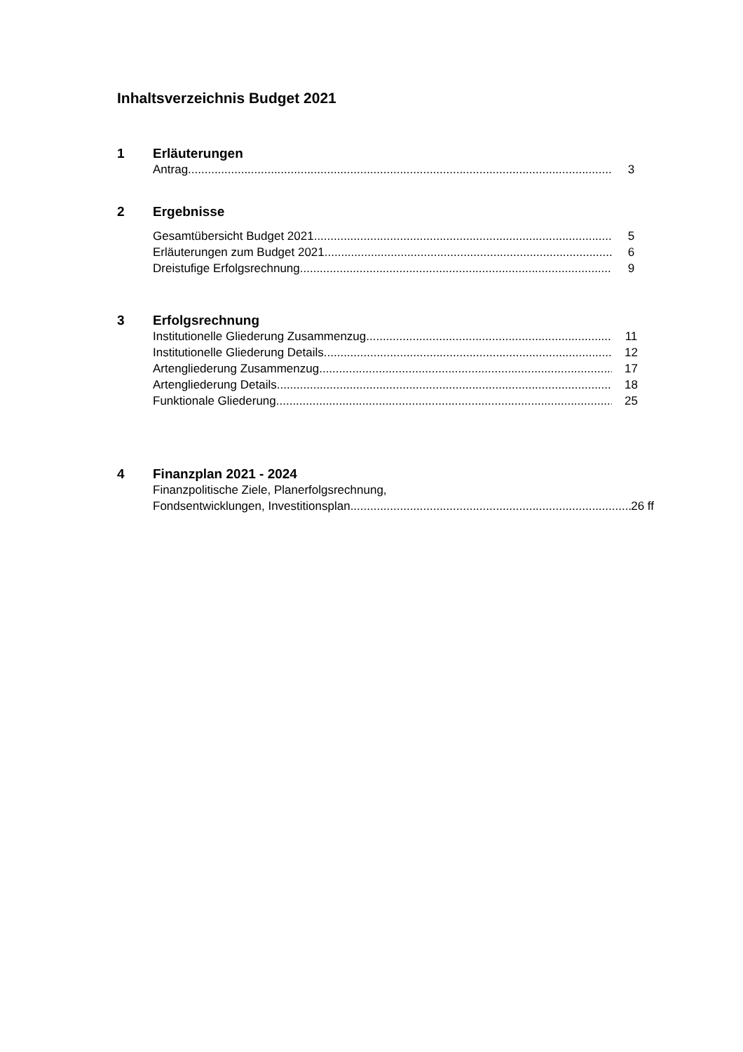Inhaltsverzeichnis Budget 2021
1 Erläuterungen
Antrag 3
2 Ergebnisse
Gesamtübersicht Budget 2021 5
Erläuterungen zum Budget 2021 6
Dreistufige Erfolgsrechnung 9
3 Erfolgsrechnung
Institutionelle Gliederung Zusammenzug 11
Institutionelle Gliederung Details 12
Artengliederung Zusammenzug 17
Artengliederung Details 18
Funktionale Gliederung 25
4 Finanzplan 2021 - 2024
Finanzpolitische Ziele, Planerfolgsrechnung,
Fondsentwicklungen, Investitionsplan 26 ff